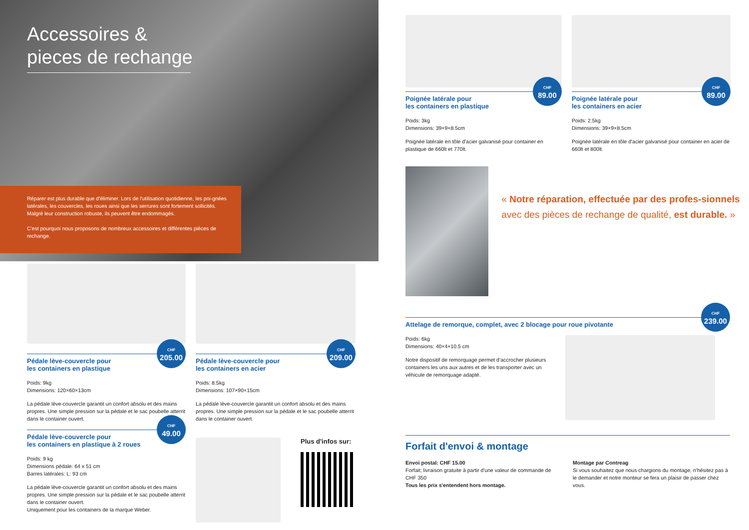Accessoires &
pieces de rechange
Réparer est plus durable que d'éliminer. Lors de l'utilisation quotidienne, les poi-gnées latérales, les couvercles, les roues ainsi que les serrures sont fortement sollicités. Malgré leur construction robuste, ils peuvent être endommagés.
C'est pourquoi nous proposons de nombreux accessoires et différentes pièces de rechange.
CHF
205.00
Pédale lève-couvercle pour
les containers en plastique
Poids: 9kg
Dimensions: 120×60×13cm
La pédale lève-couvercle garantit un confort absolu et des mains propres. Une simple pression sur la pédale et le sac poubelle atterrit dans le container ouvert.
CHF
49.00
Pédale lève-couvercle pour
les containers en plastique à 2 roues
Poids: 9 kg
Dimensions pédale: 64 x 51 cm
Barres latérales: L: 93 cm
La pédale lève-couvercle garantit un confort absolu et des mains propres. Une simple pression sur la pédale et le sac poubelle atterrit dans le container ouvert.
Uniquement pour les containers de la marque Weber.
CHF
209.00
Pédale lève-couvercle pour
les containers en acier
Poids: 8.5kg
Dimensions: 107×90×15cm
La pédale lève-couvercle garantit un confort absolu et des mains propres. Une simple pression sur la pédale et le sac poubelle atterrit dans le container ouvert.
Plus d'infos sur:
CHF
89.00
Poignée latérale pour
les containers en plastique
Poids: 3kg
Dimensions: 39×9×8.5cm
Poignée latérale en tôle d'acier galvanisé pour container en plastique de 660lt et 770lt.
CHF
89.00
Poignée latérale pour
les containers en acier
Poids: 2.5kg
Dimensions: 39×9×8.5cm
Poignée latérale en tôle d'acier galvanisé pour container en acier de 660lt et 800lt.
« Notre réparation, effectuée par des profes-sionnels avec des pièces de rechange de qualité, est durable. »
CHF
239.00
Attelage de remorque, complet, avec 2 blocage pour roue pivotante
Poids: 6kg
Dimensions: 40×4×10.5 cm
Notre dispositif de remorquage permet d’accrocher plusieurs containers les uns aux autres et de les transporter avec un véhicule de remorquage adapté.
Forfait d'envoi & montage
Envoi postal: CHF 15.00
Forfait; livraison gratuite à partir d'une valeur de commande de CHF 350
Tous les prix s'entendent hors montage.
Montage par Contreag
Si vous souhaitez que nous chargions du montage, n'hésitez pas à le demander et notre monteur se fera un plaisir de passer chez vous.